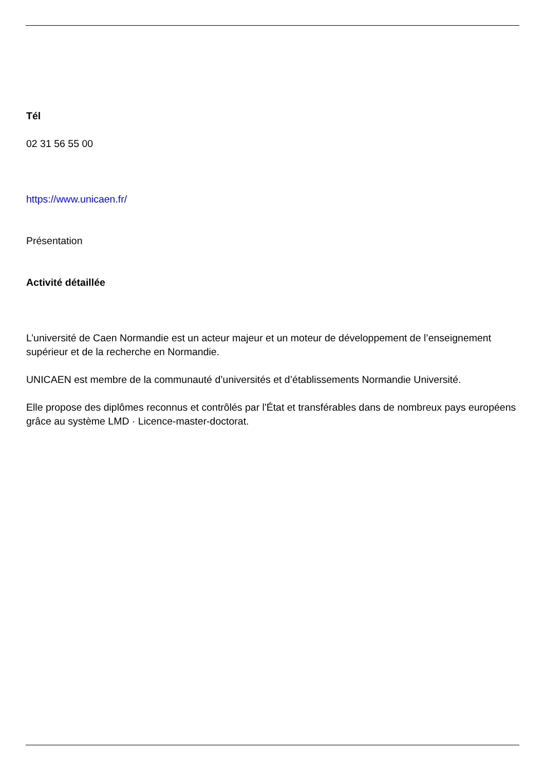Tél
02 31 56 55 00
https://www.unicaen.fr/
Présentation
Activité détaillée
L’université de Caen Normandie est un acteur majeur et un moteur de développement de l’enseignement supérieur et de la recherche en Normandie.
UNICAEN est membre de la communauté d’universités et d’établissements Normandie Université.
Elle propose des diplômes reconnus et contrôlés par l'État et transférables dans de nombreux pays européens grâce au système LMD · Licence-master-doctorat.